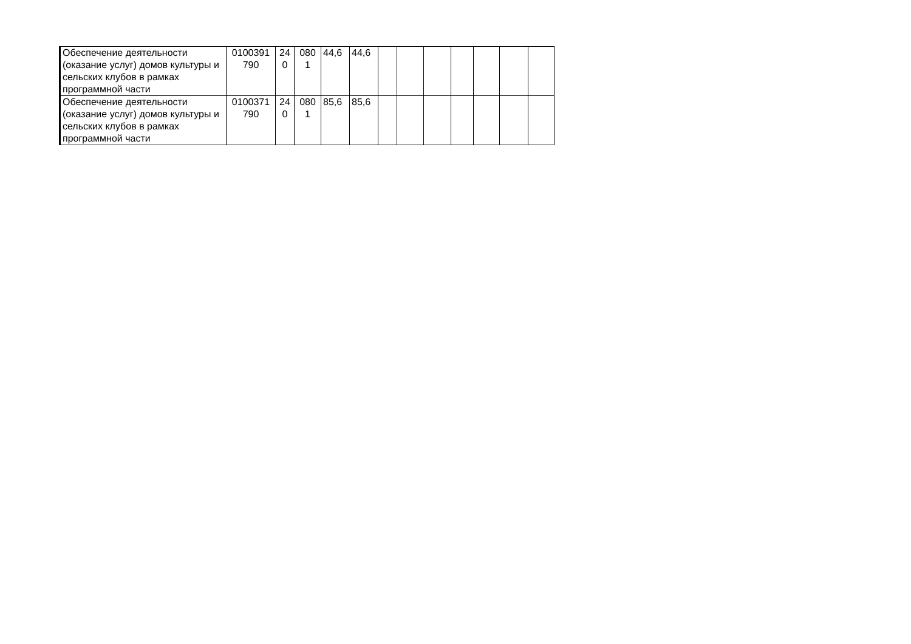| Обеспечение деятельности (оказание услуг) домов культуры и сельских клубов в рамках программной части | 0100391 790 | 24 0 | 080 1 | 44,6 | 44,6 | | | | | | | |
| Обеспечение деятельности (оказание услуг) домов культуры и сельских клубов в рамках программной части | 0100371 790 | 24 0 | 080 1 | 85,6 | 85,6 | | | | | | | |